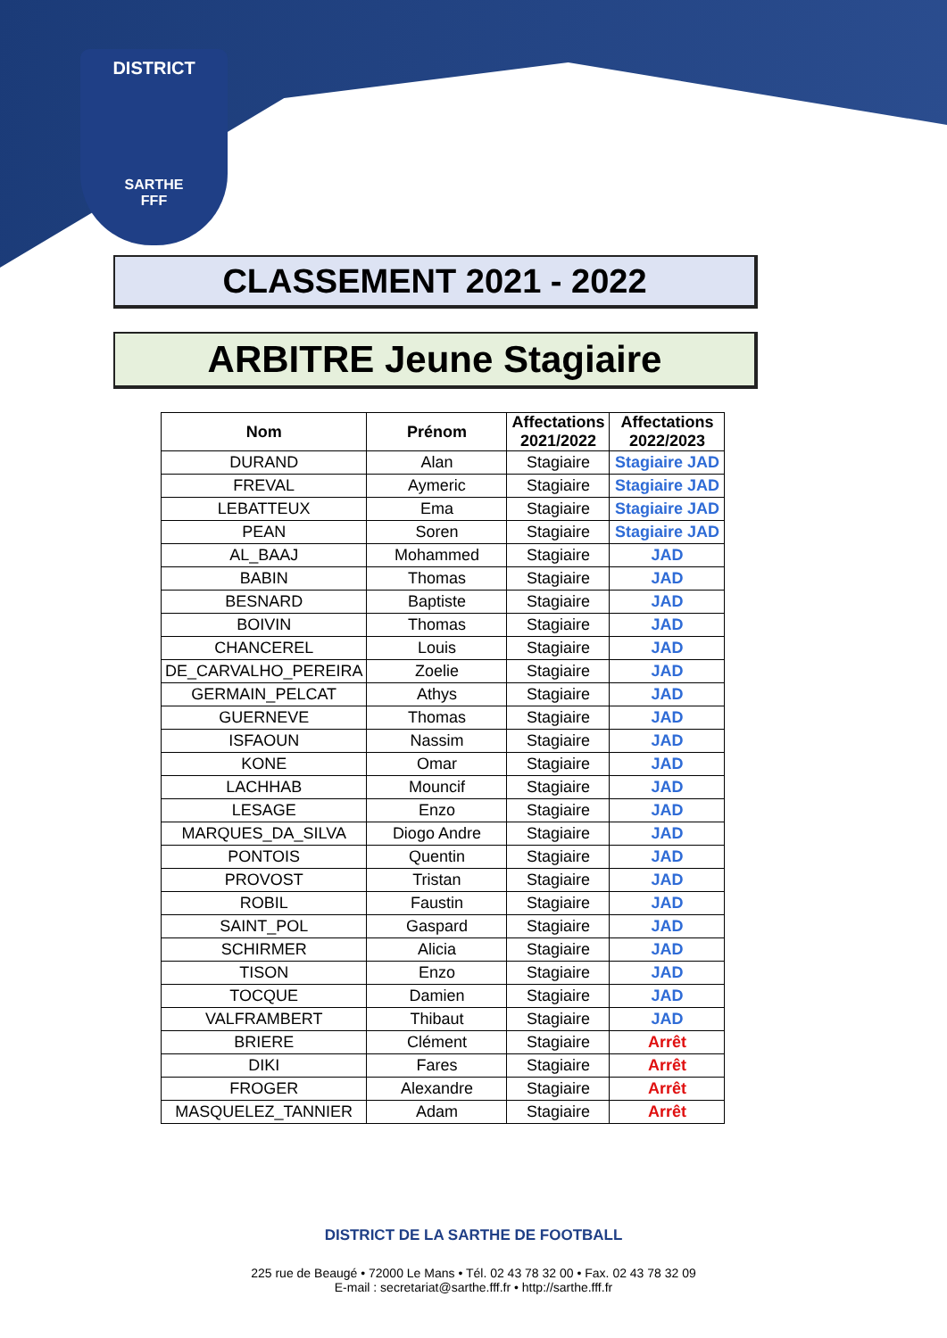DISTRICT
SARTHE
FFF
CLASSEMENT 2021 - 2022
ARBITRE Jeune Stagiaire
| Nom | Prénom | Affectations 2021/2022 | Affectations 2022/2023 |
| --- | --- | --- | --- |
| DURAND | Alan | Stagiaire | Stagiaire JAD |
| FREVAL | Aymeric | Stagiaire | Stagiaire JAD |
| LEBATTEUX | Ema | Stagiaire | Stagiaire JAD |
| PEAN | Soren | Stagiaire | Stagiaire JAD |
| AL_BAAJ | Mohammed | Stagiaire | JAD |
| BABIN | Thomas | Stagiaire | JAD |
| BESNARD | Baptiste | Stagiaire | JAD |
| BOIVIN | Thomas | Stagiaire | JAD |
| CHANCEREL | Louis | Stagiaire | JAD |
| DE_CARVALHO_PEREIRA | Zoelie | Stagiaire | JAD |
| GERMAIN_PELCAT | Athys | Stagiaire | JAD |
| GUERNEVE | Thomas | Stagiaire | JAD |
| ISFAOUN | Nassim | Stagiaire | JAD |
| KONE | Omar | Stagiaire | JAD |
| LACHHAB | Mouncif | Stagiaire | JAD |
| LESAGE | Enzo | Stagiaire | JAD |
| MARQUES_DA_SILVA | Diogo Andre | Stagiaire | JAD |
| PONTOIS | Quentin | Stagiaire | JAD |
| PROVOST | Tristan | Stagiaire | JAD |
| ROBIL | Faustin | Stagiaire | JAD |
| SAINT_POL | Gaspard | Stagiaire | JAD |
| SCHIRMER | Alicia | Stagiaire | JAD |
| TISON | Enzo | Stagiaire | JAD |
| TOCQUE | Damien | Stagiaire | JAD |
| VALFRAMBERT | Thibaut | Stagiaire | JAD |
| BRIERE | Clément | Stagiaire | Arrêt |
| DIKI | Fares | Stagiaire | Arrêt |
| FROGER | Alexandre | Stagiaire | Arrêt |
| MASQUELEZ_TANNIER | Adam | Stagiaire | Arrêt |
DISTRICT DE LA SARTHE DE FOOTBALL
225 rue de Beaugé • 72000 Le Mans • Tél. 02 43 78 32 00 • Fax. 02 43 78 32 09
E-mail : secretariat@sarthe.fff.fr • http://sarthe.fff.fr